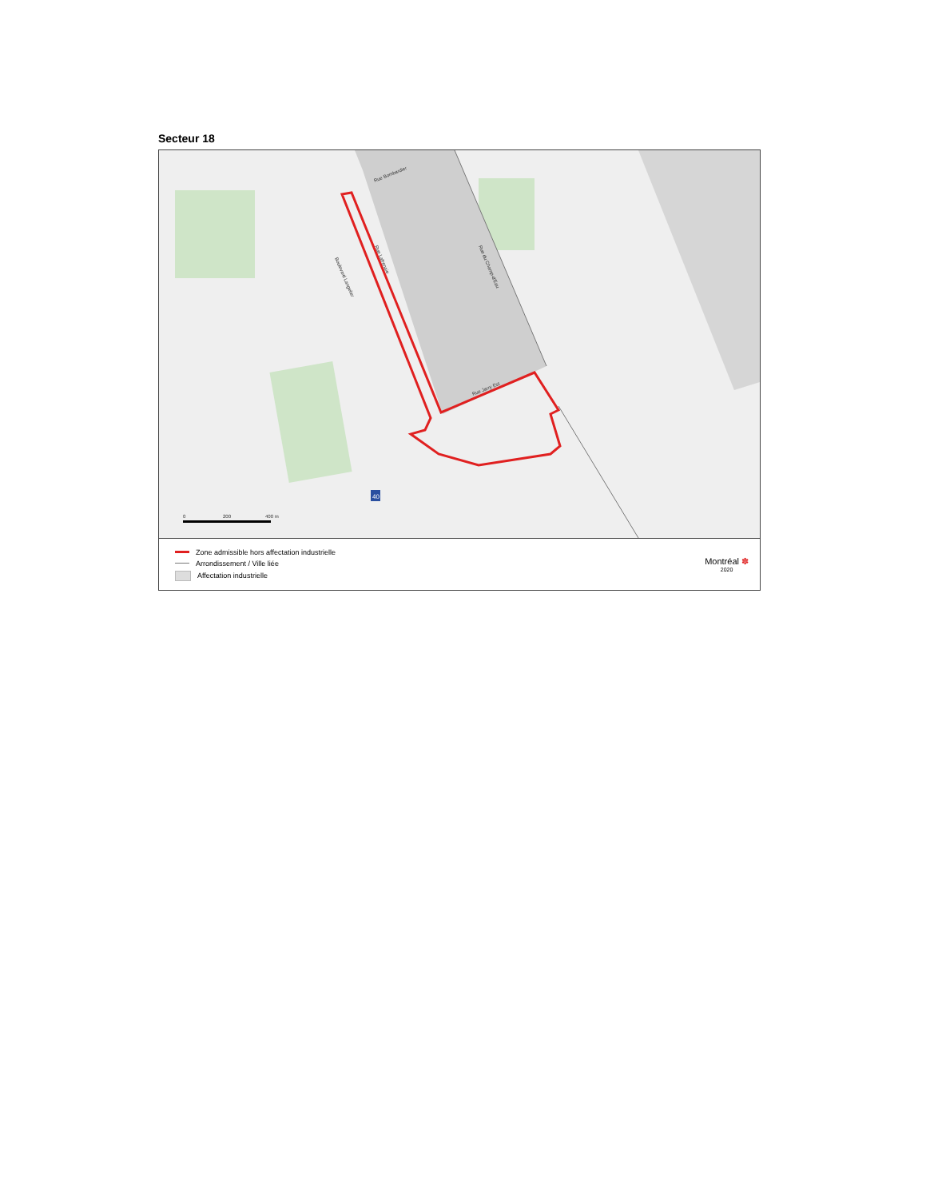Secteur 18
Rue Bombardier
Rue Lafrenaie
Boulevard Langelier
Rue du Champ-d'Eau
Rue Jarry Est
0
200
400 m
40
Zone admissible hors affectation industrielle
Arrondissement / Ville liée
Affectation industrielle
Montréal ✽
2020